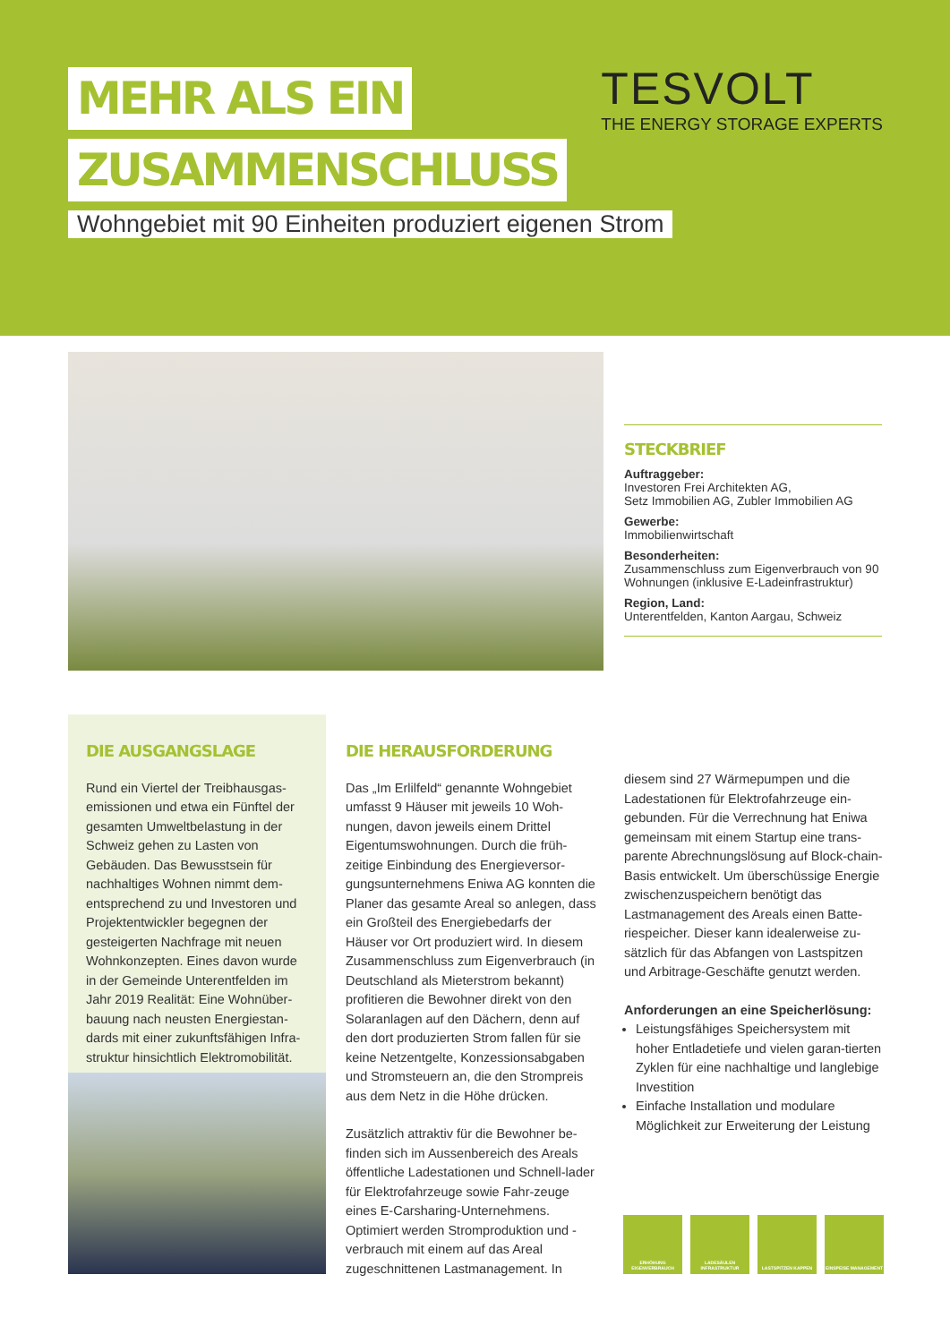MEHR ALS EIN
ZUSAMMENSCHLUSS
Wohngebiet mit 90 Einheiten produziert eigenen Strom
TESVOLT
THE ENERGY STORAGE EXPERTS
STECKBRIEF
Auftraggeber:
Investoren Frei Architekten AG,
Setz Immobilien AG, Zubler Immobilien AG
Gewerbe:
Immobilienwirtschaft
Besonderheiten:
Zusammenschluss zum Eigenverbrauch von 90 Wohnungen (inklusive E-Ladeinfrastruktur)
Region, Land:
Unterentfelden, Kanton Aargau, Schweiz
DIE AUSGANGSLAGE
Rund ein Viertel der Treibhausgas-emissionen und etwa ein Fünftel der gesamten Umweltbelastung in der Schweiz gehen zu Lasten von Gebäuden. Das Bewusstsein für nachhaltiges Wohnen nimmt dem-entsprechend zu und Investoren und Projektentwickler begegnen der gesteigerten Nachfrage mit neuen Wohnkonzepten. Eines davon wurde in der Gemeinde Unterentfelden im Jahr 2019 Realität: Eine Wohnüber-bauung nach neusten Energiestan-dards mit einer zukunftsfähigen Infra-struktur hinsichtlich Elektromobilität.
DIE HERAUSFORDERUNG
Das „Im Erlilfeld“ genannte Wohngebiet umfasst 9 Häuser mit jeweils 10 Woh-nungen, davon jeweils einem Drittel Eigentumswohnungen. Durch die früh-zeitige Einbindung des Energieversor-gungsunternehmens Eniwa AG konnten die Planer das gesamte Areal so anlegen, dass ein Großteil des Energiebedarfs der Häuser vor Ort produziert wird. In diesem Zusammenschluss zum Eigenverbrauch (in Deutschland als Mieterstrom bekannt) profitieren die Bewohner direkt von den Solaranlagen auf den Dächern, denn auf den dort produzierten Strom fallen für sie keine Netzentgelte, Konzessionsabgaben und Stromsteuern an, die den Strompreis aus dem Netz in die Höhe drücken.
Zusätzlich attraktiv für die Bewohner be-finden sich im Aussenbereich des Areals öffentliche Ladestationen und Schnell-lader für Elektrofahrzeuge sowie Fahr-zeuge eines E-Carsharing-Unternehmens. Optimiert werden Stromproduktion und -verbrauch mit einem auf das Areal zugeschnittenen Lastmanagement. In
diesem sind 27 Wärmepumpen und die Ladestationen für Elektrofahrzeuge ein-gebunden. Für die Verrechnung hat Eniwa gemeinsam mit einem Startup eine trans-parente Abrechnungslösung auf Block-chain-Basis entwickelt. Um überschüssige Energie zwischenzuspeichern benötigt das Lastmanagement des Areals einen Batte-riespeicher. Dieser kann idealerweise zu-sätzlich für das Abfangen von Lastspitzen und Arbitrage-Geschäfte genutzt werden.
Anforderungen an eine Speicherlösung:
Leistungsfähiges Speichersystem mit hoher Entladetiefe und vielen garan-tierten Zyklen für eine nachhaltige und langlebige Investition
Einfache Installation und modulare Möglichkeit zur Erweiterung der Leistung
ERHÖHUNG EIGENVERBRAUCH
LADESÄULEN INFRASTRUKTUR
LASTSPITZEN KAPPEN EINSPEISE MANAGEMENT